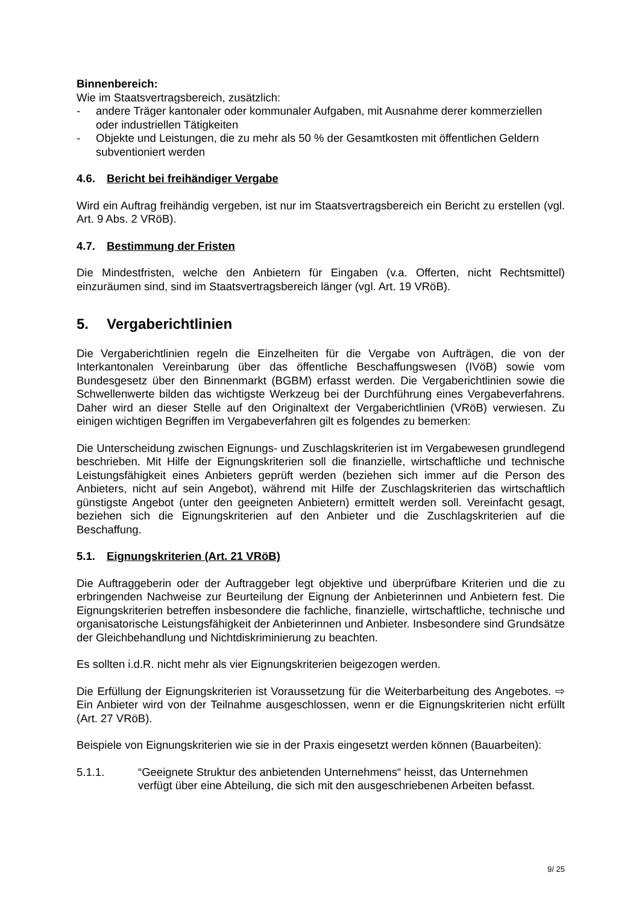Binnenbereich:
Wie im Staatsvertragsbereich, zusätzlich:
- andere Träger kantonaler oder kommunaler Aufgaben, mit Ausnahme derer kommerziellen oder industriellen Tätigkeiten
- Objekte und Leistungen, die zu mehr als 50 % der Gesamtkosten mit öffentlichen Geldern subventioniert werden
4.6. Bericht bei freihändiger Vergabe
Wird ein Auftrag freihändig vergeben, ist nur im Staatsvertragsbereich ein Bericht zu erstellen (vgl. Art. 9 Abs. 2 VRöB).
4.7. Bestimmung der Fristen
Die Mindestfristen, welche den Anbietern für Eingaben (v.a. Offerten, nicht Rechtsmittel) einzuräumen sind, sind im Staatsvertragsbereich länger (vgl. Art. 19 VRöB).
5. Vergaberichtlinien
Die Vergaberichtlinien regeln die Einzelheiten für die Vergabe von Aufträgen, die von der Interkantonalen Vereinbarung über das öffentliche Beschaffungswesen (IVöB) sowie vom Bundesgesetz über den Binnenmarkt (BGBM) erfasst werden. Die Vergaberichtlinien sowie die Schwellenwerte bilden das wichtigste Werkzeug bei der Durchführung eines Vergabeverfahrens. Daher wird an dieser Stelle auf den Originaltext der Vergaberichtlinien (VRöB) verwiesen. Zu einigen wichtigen Begriffen im Vergabeverfahren gilt es folgendes zu bemerken:
Die Unterscheidung zwischen Eignungs- und Zuschlagskriterien ist im Vergabewesen grundlegend beschrieben. Mit Hilfe der Eignungskriterien soll die finanzielle, wirtschaftliche und technische Leistungsfähigkeit eines Anbieters geprüft werden (beziehen sich immer auf die Person des Anbieters, nicht auf sein Angebot), während mit Hilfe der Zuschlagskriterien das wirtschaftlich günstigste Angebot (unter den geeigneten Anbietern) ermittelt werden soll. Vereinfacht gesagt, beziehen sich die Eignungskriterien auf den Anbieter und die Zuschlagskriterien auf die Beschaffung.
5.1. Eignungskriterien (Art. 21 VRöB)
Die Auftraggeberin oder der Auftraggeber legt objektive und überprüfbare Kriterien und die zu erbringenden Nachweise zur Beurteilung der Eignung der Anbieterinnen und Anbietern fest. Die Eignungskriterien betreffen insbesondere die fachliche, finanzielle, wirtschaftliche, technische und organisatorische Leistungsfähigkeit der Anbieterinnen und Anbieter. Insbesondere sind Grundsätze der Gleichbehandlung und Nichtdiskriminierung zu beachten.
Es sollten i.d.R. nicht mehr als vier Eignungskriterien beigezogen werden.
Die Erfüllung der Eignungskriterien ist Voraussetzung für die Weiterbarbeitung des Angebotes. ⇨ Ein Anbieter wird von der Teilnahme ausgeschlossen, wenn er die Eignungskriterien nicht erfüllt (Art. 27 VRöB).
Beispiele von Eignungskriterien wie sie in der Praxis eingesetzt werden können (Bauarbeiten):
5.1.1. “Geeignete Struktur des anbietenden Unternehmens“ heisst, das Unternehmen verfügt über eine Abteilung, die sich mit den ausgeschriebenen Arbeiten befasst.
9/ 25